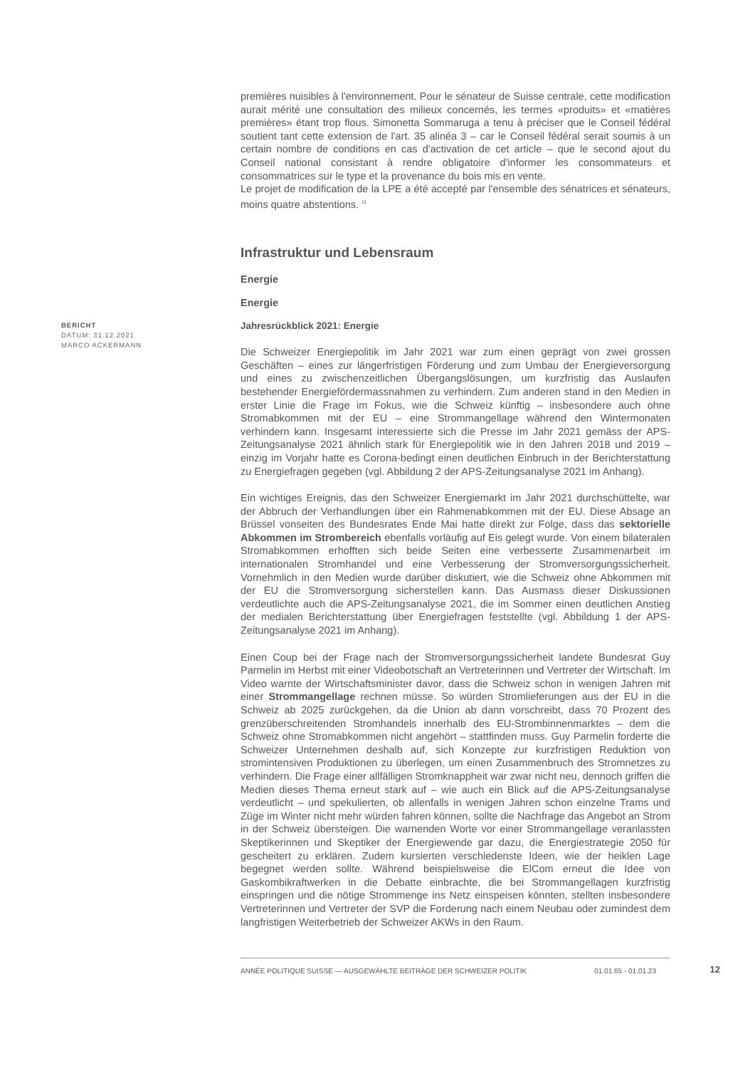premières nuisibles à l'environnement. Pour le sénateur de Suisse centrale, cette modification aurait mérité une consultation des milieux concernés, les termes «produits» et «matières premières» étant trop flous. Simonetta Sommaruga a tenu à préciser que le Conseil fédéral soutient tant cette extension de l'art. 35 alinéa 3 – car le Conseil fédéral serait soumis à un certain nombre de conditions en cas d'activation de cet article – que le second ajout du Conseil national consistant à rendre obligatoire d'informer les consommateurs et consommatrices sur le type et la provenance du bois mis en vente.
Le projet de modification de la LPE a été accepté par l'ensemble des sénatrices et sénateurs, moins quatre abstentions. <sup>11</sup>
Infrastruktur und Lebensraum
Energie
Energie
BERICHT
DATUM: 31.12.2021
MARCO ACKERMANN
Jahresrückblick 2021: Energie
Die Schweizer Energiepolitik im Jahr 2021 war zum einen geprägt von zwei grossen Geschäften – eines zur längerfristigen Förderung und zum Umbau der Energieversorgung und eines zu zwischenzeitlichen Übergangslösungen, um kurzfristig das Auslaufen bestehender Energiefördermassnahmen zu verhindern. Zum anderen stand in den Medien in erster Linie die Frage im Fokus, wie die Schweiz künftig – insbesondere auch ohne Stromabkommen mit der EU – eine Strommangellage während den Wintermonaten verhindern kann. Insgesamt interessierte sich die Presse im Jahr 2021 gemäss der APS-Zeitungsanalyse 2021 ähnlich stark für Energiepolitik wie in den Jahren 2018 und 2019 – einzig im Vorjahr hatte es Corona-bedingt einen deutlichen Einbruch in der Berichterstattung zu Energiefragen gegeben (vgl. Abbildung 2 der APS-Zeitungsanalyse 2021 im Anhang).
Ein wichtiges Ereignis, das den Schweizer Energiemarkt im Jahr 2021 durchschüttelte, war der Abbruch der Verhandlungen über ein Rahmenabkommen mit der EU. Diese Absage an Brüssel vonseiten des Bundesrates Ende Mai hatte direkt zur Folge, dass das sektorielle Abkommen im Strombereich ebenfalls vorläufig auf Eis gelegt wurde. Von einem bilateralen Stromabkommen erhofften sich beide Seiten eine verbesserte Zusammenarbeit im internationalen Stromhandel und eine Verbesserung der Stromversorgungssicherheit. Vornehmlich in den Medien wurde darüber diskutiert, wie die Schweiz ohne Abkommen mit der EU die Stromversorgung sicherstellen kann. Das Ausmass dieser Diskussionen verdeutlichte auch die APS-Zeitungsanalyse 2021, die im Sommer einen deutlichen Anstieg der medialen Berichterstattung über Energiefragen feststellte (vgl. Abbildung 1 der APS-Zeitungsanalyse 2021 im Anhang).
Einen Coup bei der Frage nach der Stromversorgungssicherheit landete Bundesrat Guy Parmelin im Herbst mit einer Videobotschaft an Vertreterinnen und Vertreter der Wirtschaft. Im Video warnte der Wirtschaftsminister davor, dass die Schweiz schon in wenigen Jahren mit einer Strommangellage rechnen müsse. So würden Stromlieferungen aus der EU in die Schweiz ab 2025 zurückgehen, da die Union ab dann vorschreibt, dass 70 Prozent des grenzüberschreitenden Stromhandels innerhalb des EU-Strombinnenmarktes – dem die Schweiz ohne Stromabkommen nicht angehört – stattfinden muss. Guy Parmelin forderte die Schweizer Unternehmen deshalb auf, sich Konzepte zur kurzfristigen Reduktion von stromintensiven Produktionen zu überlegen, um einen Zusammenbruch des Stromnetzes zu verhindern. Die Frage einer allfälligen Stromknappheit war zwar nicht neu, dennoch griffen die Medien dieses Thema erneut stark auf – wie auch ein Blick auf die APS-Zeitungsanalyse verdeutlicht – und spekulierten, ob allenfalls in wenigen Jahren schon einzelne Trams und Züge im Winter nicht mehr würden fahren können, sollte die Nachfrage das Angebot an Strom in der Schweiz übersteigen. Die warnenden Worte vor einer Strommangellage veranlassten Skeptikerinnen und Skeptiker der Energiewende gar dazu, die Energiestrategie 2050 für gescheitert zu erklären. Zudem kursierten verschiedenste Ideen, wie der heiklen Lage begegnet werden sollte. Während beispielsweise die ElCom erneut die Idee von Gaskombikraftwerken in die Debatte einbrachte, die bei Strommangellagen kurzfristig einspringen und die nötige Strommenge ins Netz einspeisen könnten, stellten insbesondere Vertreterinnen und Vertreter der SVP die Forderung nach einem Neubau oder zumindest dem langfristigen Weiterbetrieb der Schweizer AKWs in den Raum.
ANNÉE POLITIQUE SUISSE — AUSGEWÄHLTE BEITRÄGE DER SCHWEIZER POLITIK 01.01.65 - 01.01.23
12